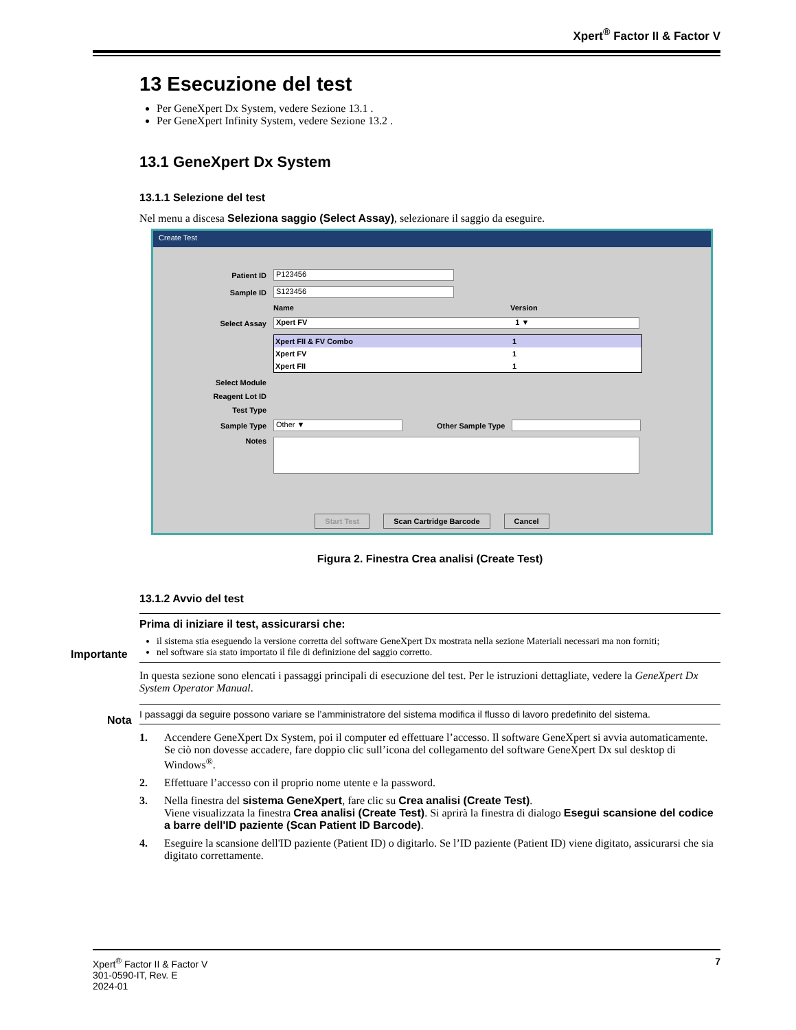Xpert<sup>®</sup> Factor II & Factor V
13 Esecuzione del test
Per GeneXpert Dx System, vedere Sezione 13.1 .
Per GeneXpert Infinity System, vedere Sezione 13.2 .
13.1 GeneXpert Dx System
13.1.1 Selezione del test
Nel menu a discesa Seleziona saggio (Select Assay), selezionare il saggio da eseguire.
Create Test
Patient ID P123456
Sample ID S123456
Name Version
Select Assay Xpert FV 1 ▼
Xpert FII & FV Combo 1
Xpert FV 1
Xpert FII 1
Select Module
Reagent Lot ID
Test Type
Sample Type Other ▼ Other Sample Type
Notes
Start Test Scan Cartridge Barcode Cancel
Figura 2. Finestra Crea analisi (Create Test)
13.1.2 Avvio del test
Importante
Prima di iniziare il test, assicurarsi che:
il sistema stia eseguendo la versione corretta del software GeneXpert Dx mostrata nella sezione Materiali necessari ma non forniti;
nel software sia stato importato il file di definizione del saggio corretto.
In questa sezione sono elencati i passaggi principali di esecuzione del test. Per le istruzioni dettagliate, vedere la GeneXpert Dx System Operator Manual.
Nota
I passaggi da seguire possono variare se l’amministratore del sistema modifica il flusso di lavoro predefinito del sistema.
1. Accendere GeneXpert Dx System, poi il computer ed effettuare l’accesso. Il software GeneXpert si avvia automaticamente. Se ciò non dovesse accadere, fare doppio clic sull’icona del collegamento del software GeneXpert Dx sul desktop di Windows<sup>®</sup>.
2. Effettuare l’accesso con il proprio nome utente e la password.
3. Nella finestra del sistema GeneXpert, fare clic su Crea analisi (Create Test).
Viene visualizzata la finestra Crea analisi (Create Test). Si aprirà la finestra di dialogo Esegui scansione del codice a barre dell'ID paziente (Scan Patient ID Barcode).
4. Eseguire la scansione dell'ID paziente (Patient ID) o digitarlo. Se l’ID paziente (Patient ID) viene digitato, assicurarsi che sia digitato correttamente.
Xpert<sup>®</sup> Factor II & Factor V
301-0590-IT, Rev. E
2024-01
7